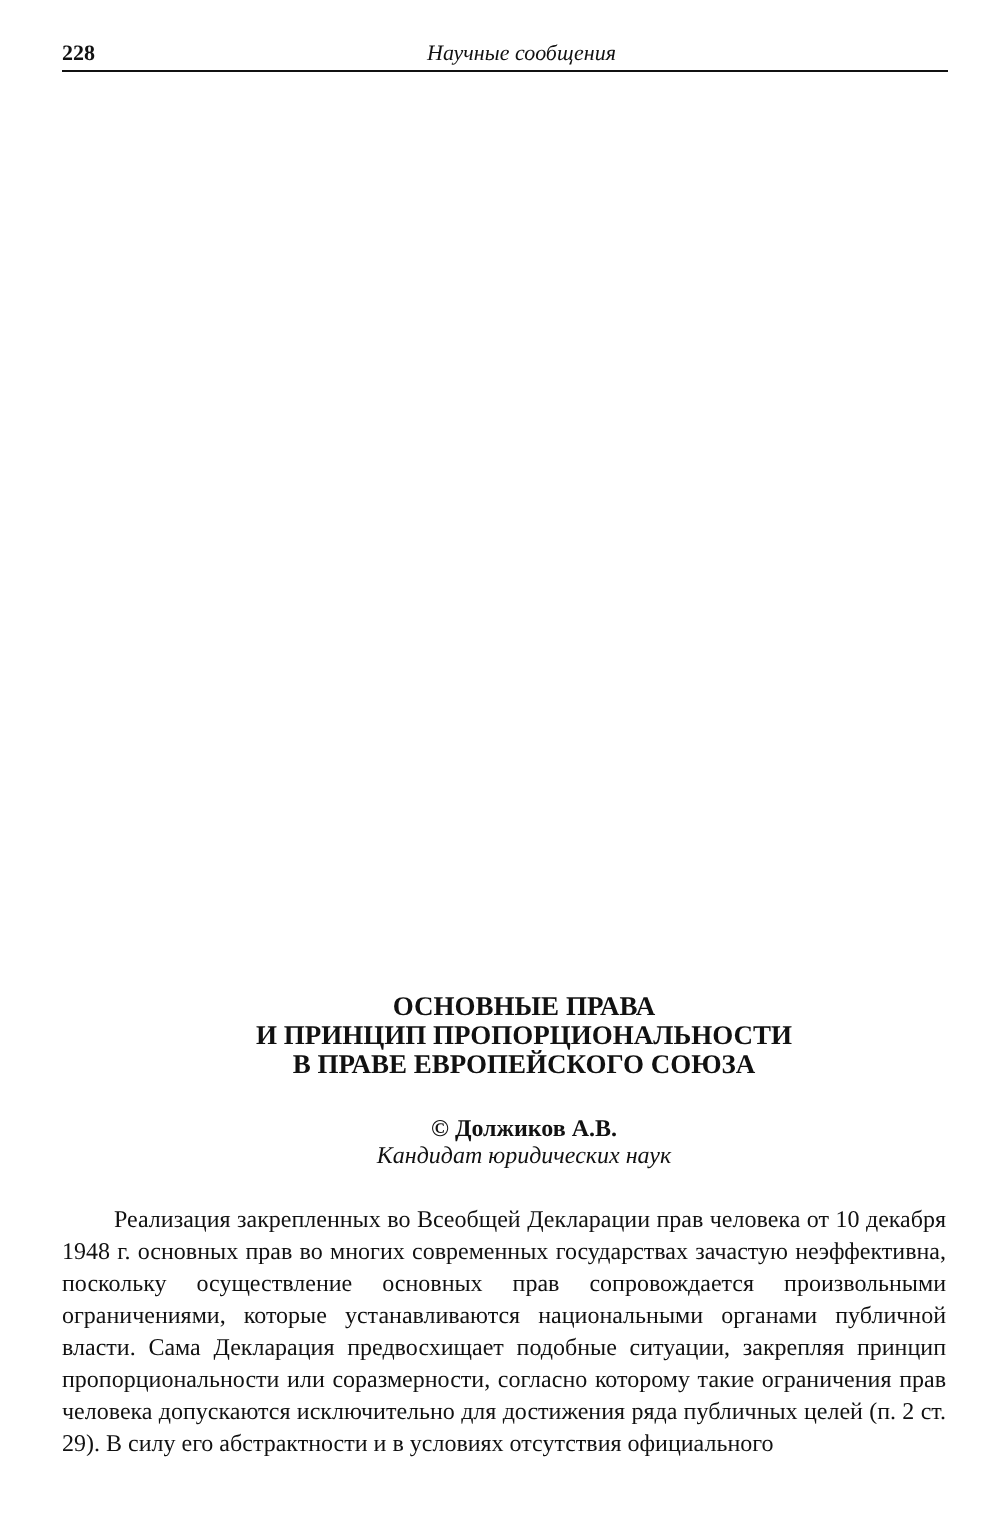228
Научные сообщения
ОСНОВНЫЕ ПРАВА
И ПРИНЦИП ПРОПОРЦИОНАЛЬНОСТИ
В ПРАВЕ ЕВРОПЕЙСКОГО СОЮЗА
© Должиков А.В.
Кандидат юридических наук
Реализация закрепленных во Всеобщей Декларации прав человека от 10 декабря 1948 г. основных прав во многих современных государствах зачастую неэффективна, поскольку осуществление основных прав сопровождается произвольными ограничениями, которые устанавливаются национальными органами публичной власти. Сама Декларация предвосхищает подобные ситуации, закрепляя принцип пропорциональности или соразмерности, согласно которому такие ограничения прав человека допускаются исключительно для достижения ряда публичных целей (п. 2 ст. 29). В силу его абстрактности и в условиях отсутствия официального